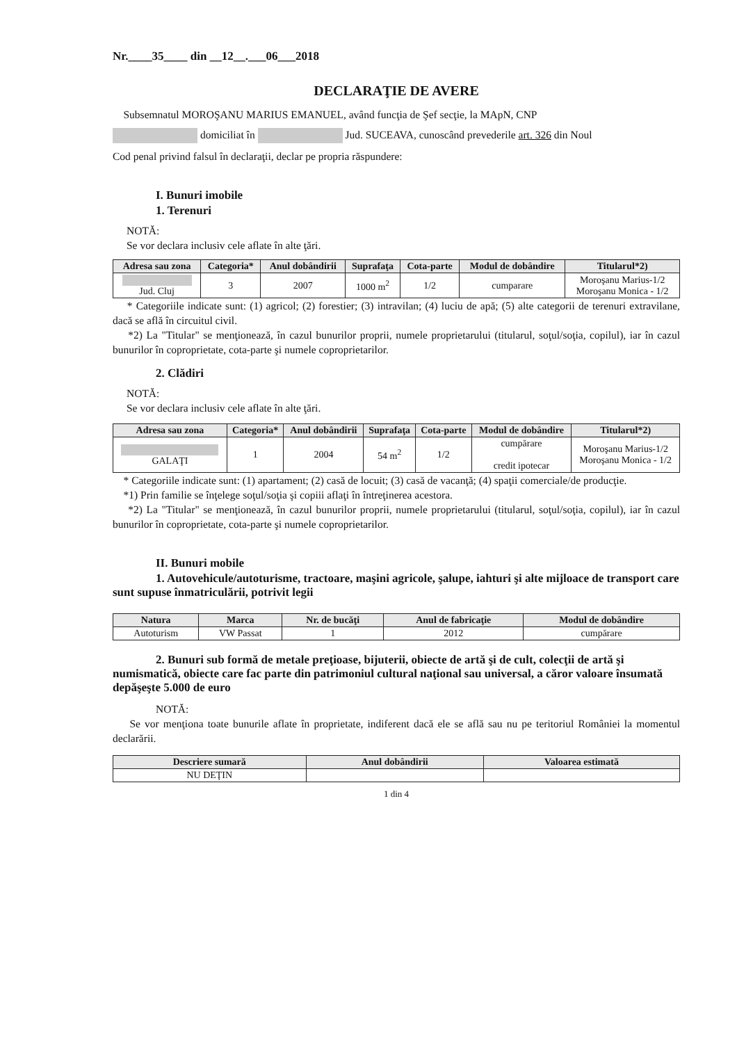Nr.____35____ din __12__.___06___2018
DECLARAŢIE DE AVERE
Subsemnatul MOROŞANU MARIUS EMANUEL, având funcţia de Şef secţie, la MApN, CNP
domiciliat în Jud. SUCEAVA, cunoscând prevederile art. 326 din Noul
Cod penal privind falsul în declaraţii, declar pe propria răspundere:
I. Bunuri imobile
1. Terenuri
NOTĂ:
Se vor declara inclusiv cele aflate în alte ţări.
| Adresa sau zona | Categoria* | Anul dobândirii | Suprafaţa | Cota-parte | Modul de dobândire | Titularul*2) |
| --- | --- | --- | --- | --- | --- | --- |
| Jud. Cluj | 3 | 2007 | 1000 m<sup>2</sup> | 1/2 | cumparare | Moroşanu Marius-1/2 Moroşanu Monica - 1/2 |
* Categoriile indicate sunt: (1) agricol; (2) forestier; (3) intravilan; (4) luciu de apă; (5) alte categorii de terenuri extravilane, dacă se află în circuitul civil.
*2) La "Titular" se menţionează, în cazul bunurilor proprii, numele proprietarului (titularul, soţul/soţia, copilul), iar în cazul bunurilor în coproprietate, cota-parte şi numele coproprietarilor.
2. Clădiri
NOTĂ:
Se vor declara inclusiv cele aflate în alte ţări.
| Adresa sau zona | Categoria* | Anul dobândirii | Suprafaţa | Cota-parte | Modul de dobândire | Titularul*2) |
| --- | --- | --- | --- | --- | --- | --- |
| GALAŢI | 1 | 2004 | 54 m<sup>2</sup> | 1/2 | cumpărare credit ipotecar | Moroşanu Marius-1/2 Moroşanu Monica - 1/2 |
* Categoriile indicate sunt: (1) apartament; (2) casă de locuit; (3) casă de vacanţă; (4) spaţii comerciale/de producţie.
*1) Prin familie se înţelege soţul/soţia şi copiii aflaţi în întreţinerea acestora.
*2) La "Titular" se menţionează, în cazul bunurilor proprii, numele proprietarului (titularul, soţul/soţia, copilul), iar în cazul bunurilor în coproprietate, cota-parte şi numele coproprietarilor.
II. Bunuri mobile
1. Autovehicule/autoturisme, tractoare, maşini agricole, şalupe, iahturi şi alte mijloace de transport care sunt supuse înmatriculării, potrivit legii
| Natura | Marca | Nr. de bucăţi | Anul de fabricaţie | Modul de dobândire |
| --- | --- | --- | --- | --- |
| Autoturism | VW Passat | 1 | 2012 | cumpărare |
2. Bunuri sub formă de metale preţioase, bijuterii, obiecte de artă şi de cult, colecţii de artă şi numismatică, obiecte care fac parte din patrimoniul cultural naţional sau universal, a căror valoare însumată depăşeşte 5.000 de euro
NOTĂ:
Se vor menţiona toate bunurile aflate în proprietate, indiferent dacă ele se află sau nu pe teritoriul României la momentul declarării.
| Descriere sumară | Anul dobândirii | Valoarea estimată |
| --- | --- | --- |
| NU DEŢIN | | |
1 din 4